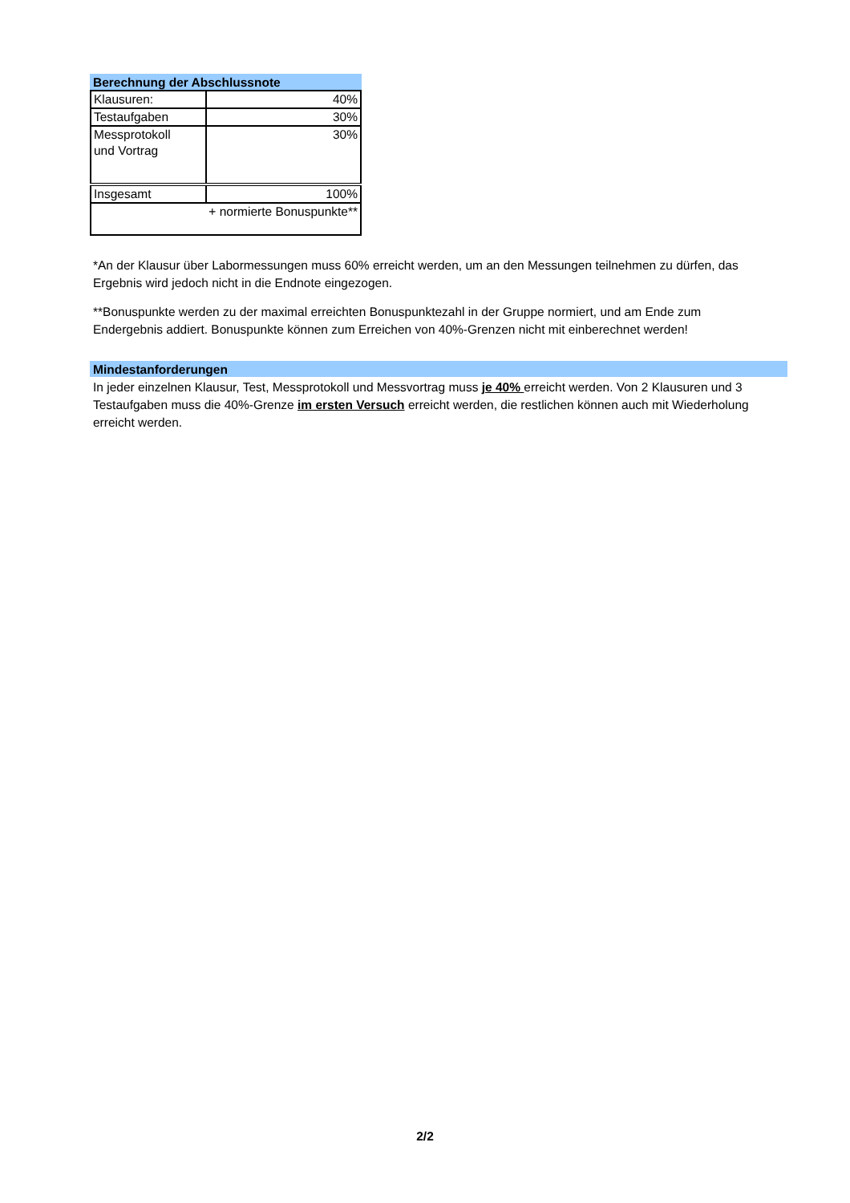Berechnung der Abschlussnote
| Klausuren: | 40% |
| Testaufgaben | 30% |
| Messprotokoll und Vortrag | 30% |
| Insgesamt | 100% |
| + normierte Bonuspunkte** | |
*An der Klausur über Labormessungen muss 60% erreicht werden, um an den Messungen teilnehmen zu dürfen, das Ergebnis wird jedoch nicht in die Endnote eingezogen.
**Bonuspunkte werden zu der maximal erreichten Bonuspunktezahl in der Gruppe normiert, und am Ende zum Endergebnis addiert. Bonuspunkte können zum Erreichen von 40%-Grenzen nicht mit einberechnet werden!
Mindestanforderungen
In jeder einzelnen Klausur, Test, Messprotokoll und Messvortrag muss je 40% erreicht werden. Von 2 Klausuren und 3 Testaufgaben muss die 40%-Grenze im ersten Versuch erreicht werden, die restlichen können auch mit Wiederholung erreicht werden.
2/2